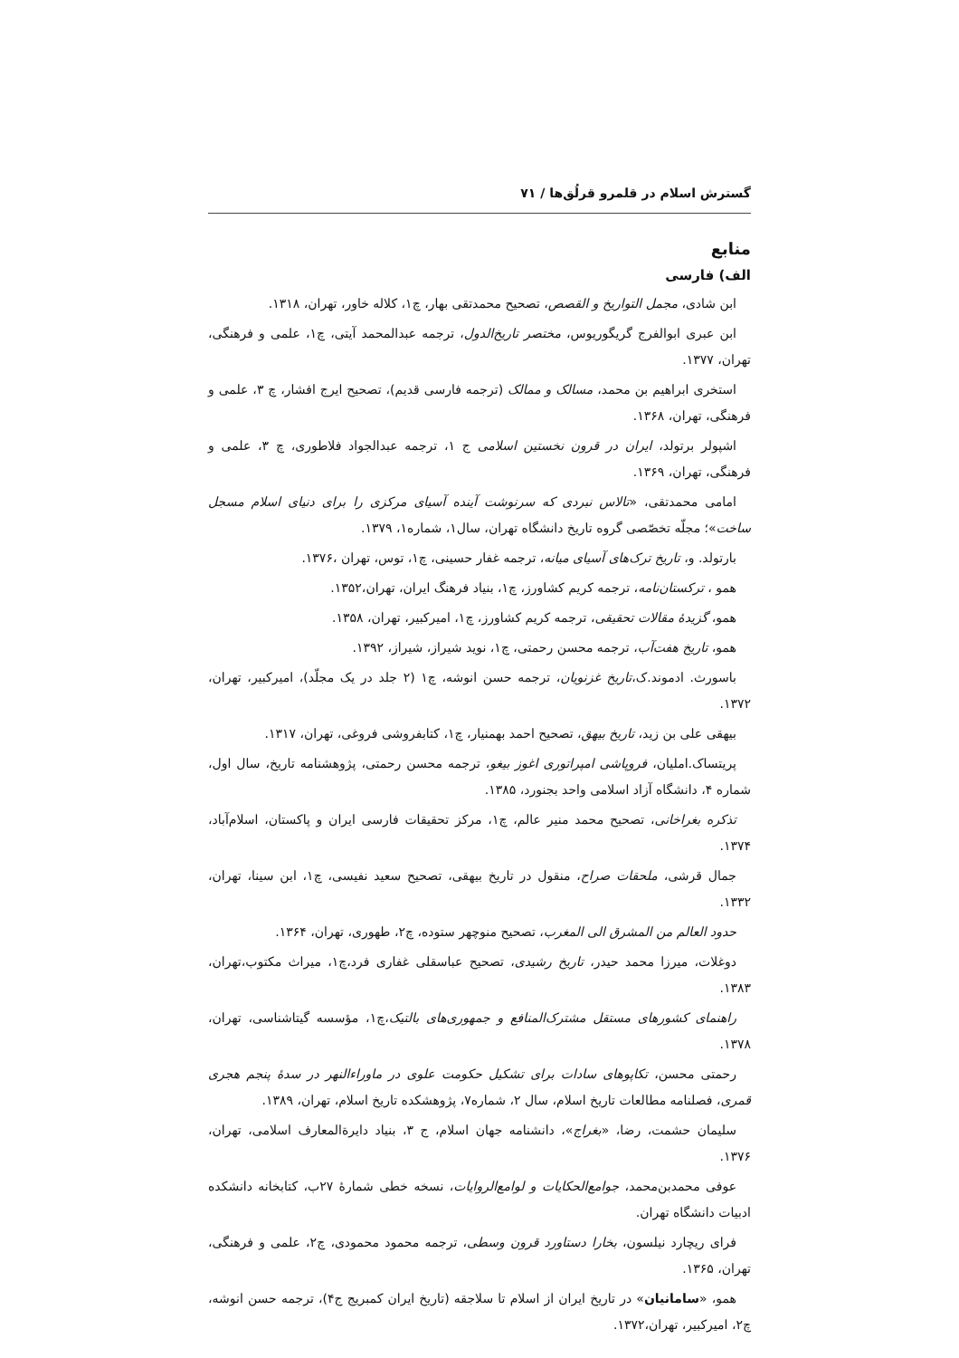گسترش اسلام در قلمرو قرلُق‌ها / ۷۱
منابع
الف) فارسی
ابن شادی، مجمل التواریخ و القصص، تصحیح محمدتقی بهار، چ۱، کلاله خاور، تهران، ۱۳۱۸.
ابن عبری ابوالفرج گریگوریوس، مختصر تاریخ‌الدول، ترجمه عبدالمحمد آیتی، چ۱، علمی و فرهنگی، تهران، ۱۳۷۷.
استخری ابراهیم بن محمد، مسالک و ممالک (ترجمه فارسی قدیم)، تصحیح ایرج افشار، چ ۳، علمی و فرهنگی، تهران، ۱۳۶۸.
اشپولر برتولد، ایران در قرون نخستین اسلامی ج ۱، ترجمه عبدالجواد فلاطوری، چ ۳، علمی و فرهنگی، تهران، ۱۳۶۹.
امامی محمدتقی، «تالاس نبردی که سرنوشت آینده آسیای مرکزی را برای دنیای اسلام مسجل ساخت»؛ مجلّه تخصّصی گروه تاریخ دانشگاه تهران، سال۱، شماره۱، ۱۳۷۹.
بارتولد. و، تاریخ ترک‌های آسیای میانه، ترجمه غفار حسینی، چ۱، توس، تهران ،۱۳۷۶.
همو ، ترکستان‌نامه، ترجمه کریم کشاورز، چ۱، بنیاد فرهنگ ایران، تهران،۱۳۵۲.
همو، گزیدهٔ مقالات تحقیقی، ترجمه کریم کشاورز، چ۱، امیرکبیر، تهران، ۱۳۵۸.
همو، تاریخ هفت‌آب، ترجمه محسن رحمتی، چ۱، نوید شیراز، شیراز، ۱۳۹۲.
باسورث. ادموند.ک،تاریخ غزنویان، ترجمه حسن انوشه، چ۱ (۲ جلد در یک مجلّد)، امیرکبیر، تهران، ۱۳۷۲.
بیهقی علی بن زید، تاریخ بیهق، تصحیح احمد بهمنیار، چ۱، کتابفروشی فروغی، تهران، ۱۳۱۷.
پریتساک.املیان، فروپاشی امپراتوری اغوز بیغو، ترجمه محسن رحمتی، پژوهشنامه تاریخ، سال اول، شماره ۴، دانشگاه آزاد اسلامی واحد بجنورد، ۱۳۸۵.
تذکره بغراخانی، تصحیح محمد منیر عالم، چ۱، مرکز تحقیقات فارسی ایران و پاکستان، اسلام‌آباد، ۱۳۷۴.
جمال قرشی، ملحقات صراح، منقول در تاریخ بیهقی، تصحیح سعید نفیسی، چ۱، ابن سینا، تهران، ۱۳۳۲.
حدود العالم من المشرق الی المغرب، تصحیح منوچهر ستوده، چ۲، طهوری، تهران، ۱۳۶۴.
دوغلات، میرزا محمد حیدر، تاریخ رشیدی، تصحیح عباسقلی غفاری فرد،چ۱، میراث مکتوب،تهران، ۱۳۸۳.
راهنمای کشورهای مستقل مشترک‌المنافع و جمهوری‌های بالتیک،چ۱، مؤسسه گیتاشناسی، تهران، ۱۳۷۸.
رحمتی محسن، تکاپوهای سادات برای تشکیل حکومت علوی در ماوراءالنهر در سدهٔ پنجم هجری قمری، فصلنامه مطالعات تاریخ اسلام، سال ۲، شماره۷، پژوهشکده تاریخ اسلام، تهران، ۱۳۸۹.
سلیمان حشمت، رضا، «بغراج»، دانشنامه جهان اسلام، ج ۳، بنیاد دایرةالمعارف اسلامی، تهران، ۱۳۷۶.
عوفی محمدبن‌محمد، جوامع‌الحکایات و لوامع‌الروایات، نسخه خطی شمارهٔ ۲۷ب، کتابخانه دانشکده ادبیات دانشگاه تهران.
فرای ریچارد نیلسون، بخارا دستاورد قرون وسطی، ترجمه محمود محمودی، چ۲، علمی و فرهنگی، تهران، ۱۳۶۵.
همو، «سامانیان» در تاریخ ایران از اسلام تا سلاجقه (تاریخ ایران کمبریج ج۴)، ترجمه حسن انوشه، چ۲، امیرکبیر، تهران،۱۳۷۲.